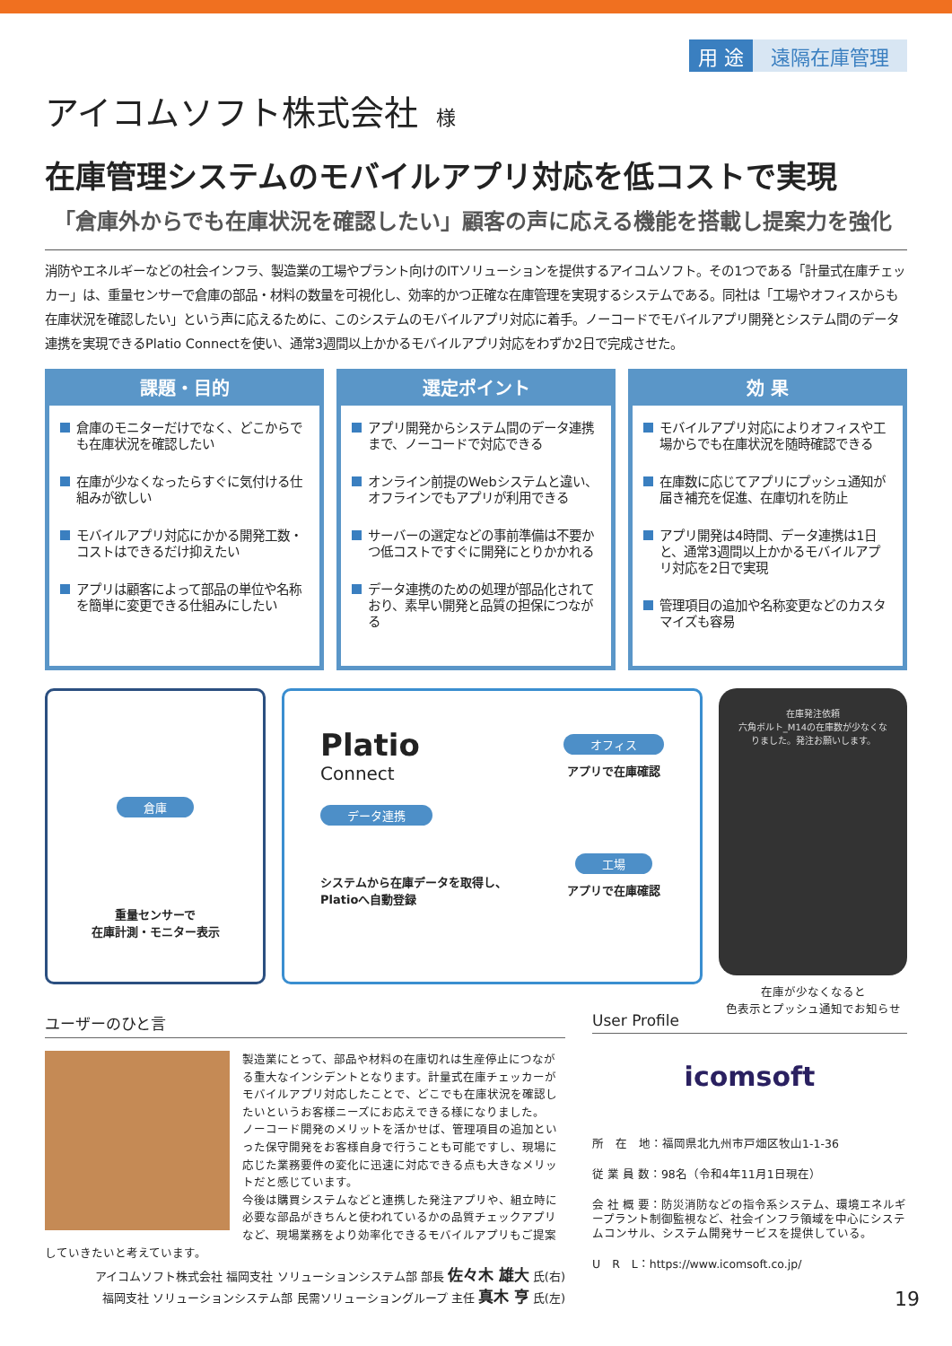用 途 遠隔在庫管理
アイコムソフト株式会社 様
在庫管理システムのモバイルアプリ対応を低コストで実現
「倉庫外からでも在庫状況を確認したい」顧客の声に応える機能を搭載し提案力を強化
消防やエネルギーなどの社会インフラ、製造業の工場やプラント向けのITソリューションを提供するアイコムソフト。その1つである「計量式在庫チェッカー」は、重量センサーで倉庫の部品・材料の数量を可視化し、効率的かつ正確な在庫管理を実現するシステムである。同社は「工場やオフィスからも在庫状況を確認したい」という声に応えるために、このシステムのモバイルアプリ対応に着手。ノーコードでモバイルアプリ開発とシステム間のデータ連携を実現できるPlatio Connectを使い、通常3週間以上かかるモバイルアプリ対応をわずか2日で完成させた。
課題・目的
倉庫のモニターだけでなく、どこからでも在庫状況を確認したい
在庫が少なくなったらすぐに気付ける仕組みが欲しい
モバイルアプリ対応にかかる開発工数・コストはできるだけ抑えたい
アプリは顧客によって部品の単位や名称を簡単に変更できる仕組みにしたい
選定ポイント
アプリ開発からシステム間のデータ連携まで、ノーコードで対応できる
オンライン前提のWebシステムと違い、オフラインでもアプリが利用できる
サーバーの選定などの事前準備は不要かつ低コストですぐに開発にとりかかれる
データ連携のための処理が部品化されており、素早い開発と品質の担保につながる
効 果
モバイルアプリ対応によりオフィスや工場からでも在庫状況を随時確認できる
在庫数に応じてアプリにプッシュ通知が届き補充を促進、在庫切れを防止
アプリ開発は4時間、データ連携は1日と、通常3週間以上かかるモバイルアプリ対応を2日で実現
管理項目の追加や名称変更などのカスタマイズも容易
倉庫
重量センサーで
在庫計測・モニター表示
Platio
Connect
データ連携
システムから在庫データを取得し、
Platioへ自動登録
オフィス
アプリで在庫確認
工場
アプリで在庫確認
在庫発注依頼
六角ボルト_M14の在庫数が少なくなりました。発注お願いします。
在庫が少なくなると
色表示とプッシュ通知でお知らせ
ユーザーのひと言
製造業にとって、部品や材料の在庫切れは生産停止につながる重大なインシデントとなります。計量式在庫チェッカーがモバイルアプリ対応したことで、どこでも在庫状況を確認したいというお客様ニーズにお応えできる様になりました。
ノーコード開発のメリットを活かせば、管理項目の追加といった保守開発をお客様自身で行うことも可能ですし、現場に応じた業務要件の変化に迅速に対応できる点も大きなメリットだと感じています。
今後は購買システムなどと連携した発注アプリや、組立時に必要な部品がきちんと使われているかの品質チェックアプリなど、現場業務をより効率化できるモバイルアプリもご提案していきたいと考えています。
アイコムソフト株式会社 福岡支社 ソリューションシステム部 部長 佐々木 雄大 氏(右)
福岡支社 ソリューションシステム部 民需ソリューショングループ 主任 真木 亨 氏(左)
User Profile
icomsoft
所　在　地：福岡県北九州市戸畑区牧山1-1-36
従 業 員 数：98名（令和4年11月1日現在）
会 社 概 要：防災消防などの指令系システム、環境エネルギープラント制御監視など、社会インフラ領域を中心にシステムコンサル、システム開発サービスを提供している。
U　R　L：https://www.icomsoft.co.jp/
19